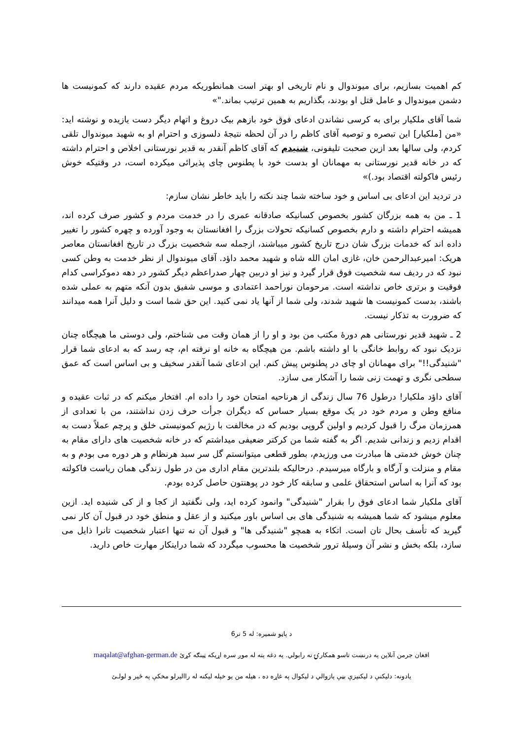کم اهمیت بسازیم، برای میوندوال و نام تاریخی او بهتر است همانطوریکه مردم عقیده دارند که کمونیست ها دشمن میوندوال و عامل قتل او بودند، بگذاریم به همین ترتیب بماند."»
شما آقای ملکیار برای به کرسی نشاندن ادعای فوق خود بازهم بیک دروغ و اتهام دیگر دست یازیده و نوشته اید: «من [ملکیار] این تبصره و توصیه آقای کاظم را در آن لحظه نتیجهٔ دلسوزی و احترام او به شهید میوندوال تلقی کردم، ولی سالها بعد ازین صحبت تلیفونی، شنیدم که آقای کاظم آنقدر به قدیر نورستانی اخلاص و احترام داشته که در خانه قدیر نورستانی به مهمانان او بدست خود با پطنوس چای پذیرائی میکرده است، در وقتیکه خوش رئیس فاکولته اقتصاد بود.)»
در تردید این ادعای بی اساس و خود ساخته شما چند نکته را باید خاطر نشان سازم:
1 ـ من به همه بزرگان کشور بخصوص کسانیکه صادقانه عمری را در خدمت مردم و کشور صرف کرده اند، همیشه احترام داشته و دارم بخصوص کسانیکه تحولات بزرگ را افغانستان به وجود آورده و چهره کشور را تغییر داده اند که خدمات بزرگ شان درج تاریخ کشور میباشند، ازجمله سه شخصیت بزرگ در تاریخ افغانستان معاصر هریک: امیرعبدالرحمن خان، غازی امان الله شاه و شهید محمد داؤد. آقای میوندوال از نظر خدمت به وطن کسی نبود که در ردیف سه شخصیت فوق قرار گیرد و نیز او دربین چهار صدراعظم دیگر کشور در دهه دموکراسی کدام فوقیت و برتری خاص نداشته است. مرحومان نوراحمد اعتمادی و موسی شفیق بدون آنکه متهم به عملی شده باشند، بدست کمونیست ها شهید شدند، ولی شما از آنها یاد نمی کنید. این حق شما است و دلیل آنرا همه میدانند که ضرورت به تذکار نیست.
2 ـ شهید قدیر نورستانی هم دورهٔ مکتب من بود و او را از همان وقت می شناختم، ولی دوستی ما هیچگاه چنان نزدیک نبود که روابط خانگی با او داشته باشم. من هیچگاه به خانه او نرفته ام، چه رسد که به ادعای شما قرار "شنیدگی!!" برای مهمانان او چای در پطنوس پیش کنم. این ادعای شما آنقدر سخیف و بی اساس است که عمق سطحی نگری و تهمت زنی شما را آشکار می سازد.
آقای داؤد ملکیار! درطول 76 سال زندگی از هرناحیه امتحان خود را داده ام. افتخار میکنم که در ثبات عقیده و منافع وطن و مردم خود در یک موقع بسیار حساس که دیگران جرأت حرف زدن نداشتند، من با تعدادی از همرزمان مرگ را قبول کردیم و اولین گروپی بودیم که در مخالفت با رژیم کمونیستی خلق و پرچم عملاً دست به اقدام زدیم و زندانی شدیم. اگر به گفته شما من کرکتر ضعیفی میداشتم که در خانه شخصیت های دارای مقام به چنان خوش خدمتی ها مبادرت می ورزیدم، بطور قطعی میتوانستم گل سر سبد هرنظام و هر دوره می بودم و به مقام و منزلت و آرگاه و بارگاه میرسیدم. درحالیکه بلندترین مقام اداری من در طول زندگی همان ریاست فاکولته بود که آنرا به اساس استحقاق علمی و سابقه کار خود در پوهنتون حاصل کرده بودم.
آقای ملکیار شما ادعای فوق را بقرار "شنیدگی" وانمود کرده اید، ولی نگفتید از کجا و از کی شنیده اید. ازین معلوم میشود که شما همیشه به شنیدگی های بی اساس باور میکنید و از عقل و منطق خود در قبول آن کار نمی گیرید که تأسف بحال تان است. اتکاء به همچو "شنیدگی ها" و قبول آن نه تنها اعتبار شخصیت تانرا ذایل می سازد، بلکه بخش و نشر آن وسیلهٔ ترور شخصیت ها محسوب میگردد که شما دراینکار مهارت خاص دارید.
د پاڼو شمیره: له 5 تر6
افغان جرمن آنلاین په درنښت تاسو همکارۍ ته رابولي. په دغه پته له موږ سره اړیکه ټینګه کړئ maqalat@afghan-german.de
یادونه: دلیکنې د لیکنیزې بڼې پازوالي د لیکوال په غاړه ده ، هیله من یو خپله لیکنه له راالیرلو مخکې په ځیر و لولـئ